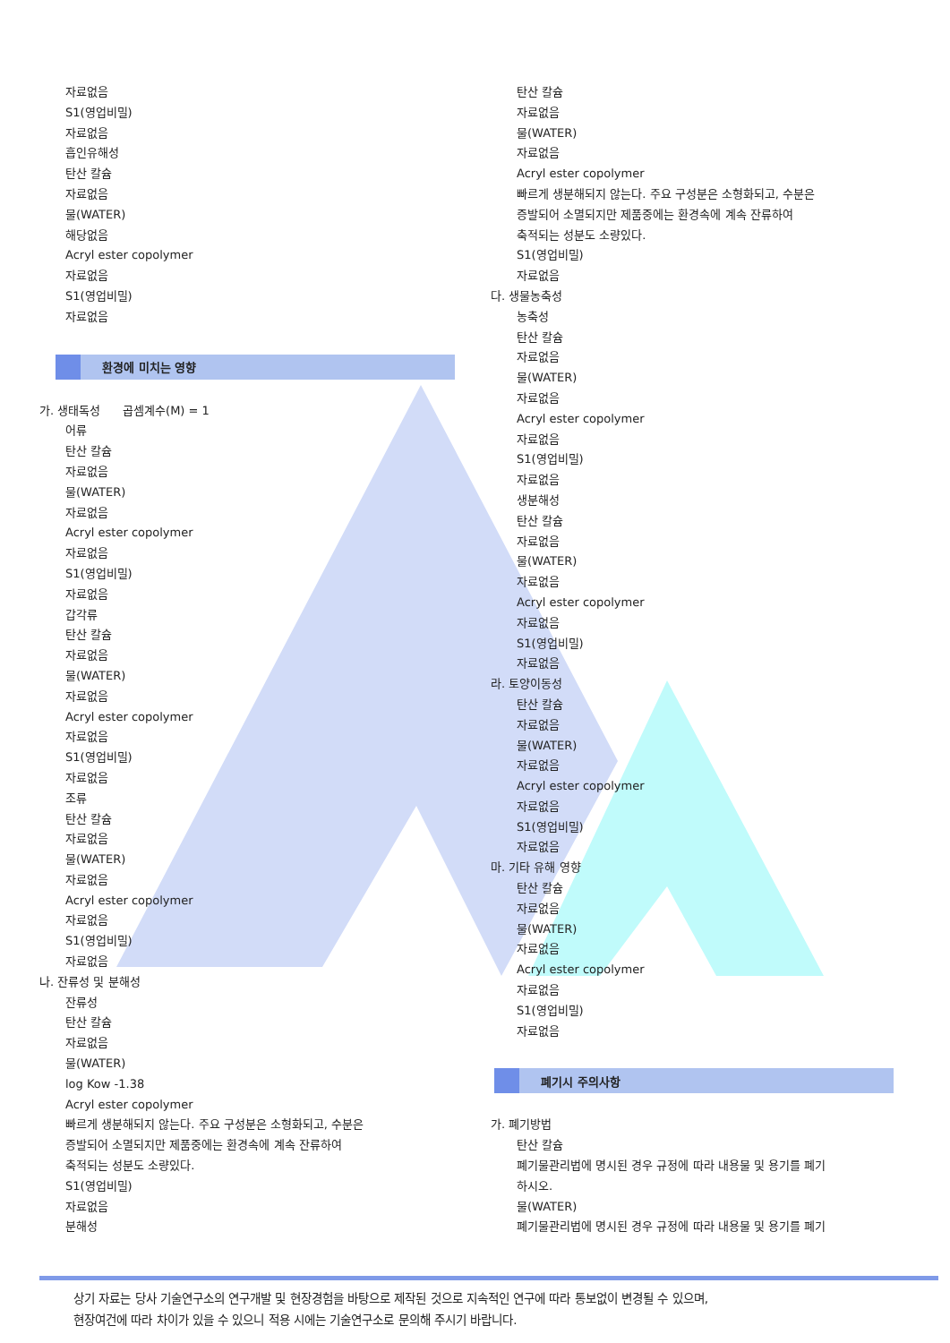자료없음
S1(영업비밀)
자료없음
흡인유해성
탄산 칼슘
자료없음
물(WATER)
해당없음
Acryl ester copolymer
자료없음
S1(영업비밀)
자료없음
환경에 미치는 영향
가. 생태독성 곱셈계수(M) = 1
어류
탄산 칼슘
자료없음
물(WATER)
자료없음
Acryl ester copolymer
자료없음
S1(영업비밀)
자료없음
갑각류
탄산 칼슘
자료없음
물(WATER)
자료없음
Acryl ester copolymer
자료없음
S1(영업비밀)
자료없음
조류
탄산 칼슘
자료없음
물(WATER)
자료없음
Acryl ester copolymer
자료없음
S1(영업비밀)
자료없음
나. 잔류성 및 분해성
잔류성
탄산 칼슘
자료없음
물(WATER)
log Kow -1.38
Acryl ester copolymer
빠르게 생분해되지 않는다. 주요 구성분은 소형화되고, 수분은
증발되어 소멸되지만 제품중에는 환경속에 계속 잔류하여
축적되는 성분도 소량있다.
S1(영업비밀)
자료없음
분해성
탄산 칼슘
자료없음
물(WATER)
자료없음
Acryl ester copolymer
빠르게 생분해되지 않는다. 주요 구성분은 소형화되고, 수분은
증발되어 소멸되지만 제품중에는 환경속에 계속 잔류하여
축적되는 성분도 소량있다.
S1(영업비밀)
자료없음
다. 생물농축성
농축성
탄산 칼슘
자료없음
물(WATER)
자료없음
Acryl ester copolymer
자료없음
S1(영업비밀)
자료없음
생분해성
탄산 칼슘
자료없음
물(WATER)
자료없음
Acryl ester copolymer
자료없음
S1(영업비밀)
자료없음
라. 토양이동성
탄산 칼슘
자료없음
물(WATER)
자료없음
Acryl ester copolymer
자료없음
S1(영업비밀)
자료없음
마. 기타 유해 영향
탄산 칼슘
자료없음
물(WATER)
자료없음
Acryl ester copolymer
자료없음
S1(영업비밀)
자료없음
폐기시 주의사항
가. 폐기방법
탄산 칼슘
폐기물관리법에 명시된 경우 규정에 따라 내용물 및 용기를 폐기
하시오.
물(WATER)
폐기물관리법에 명시된 경우 규정에 따라 내용물 및 용기를 폐기
상기 자료는 당사 기술연구소의 연구개발 및 현장경험을 바탕으로 제작된 것으로 지속적인 연구에 따라 통보없이 변경될 수 있으며,
현장여건에 따라 차이가 있을 수 있으니 적용 시에는 기술연구소로 문의해 주시기 바랍니다.